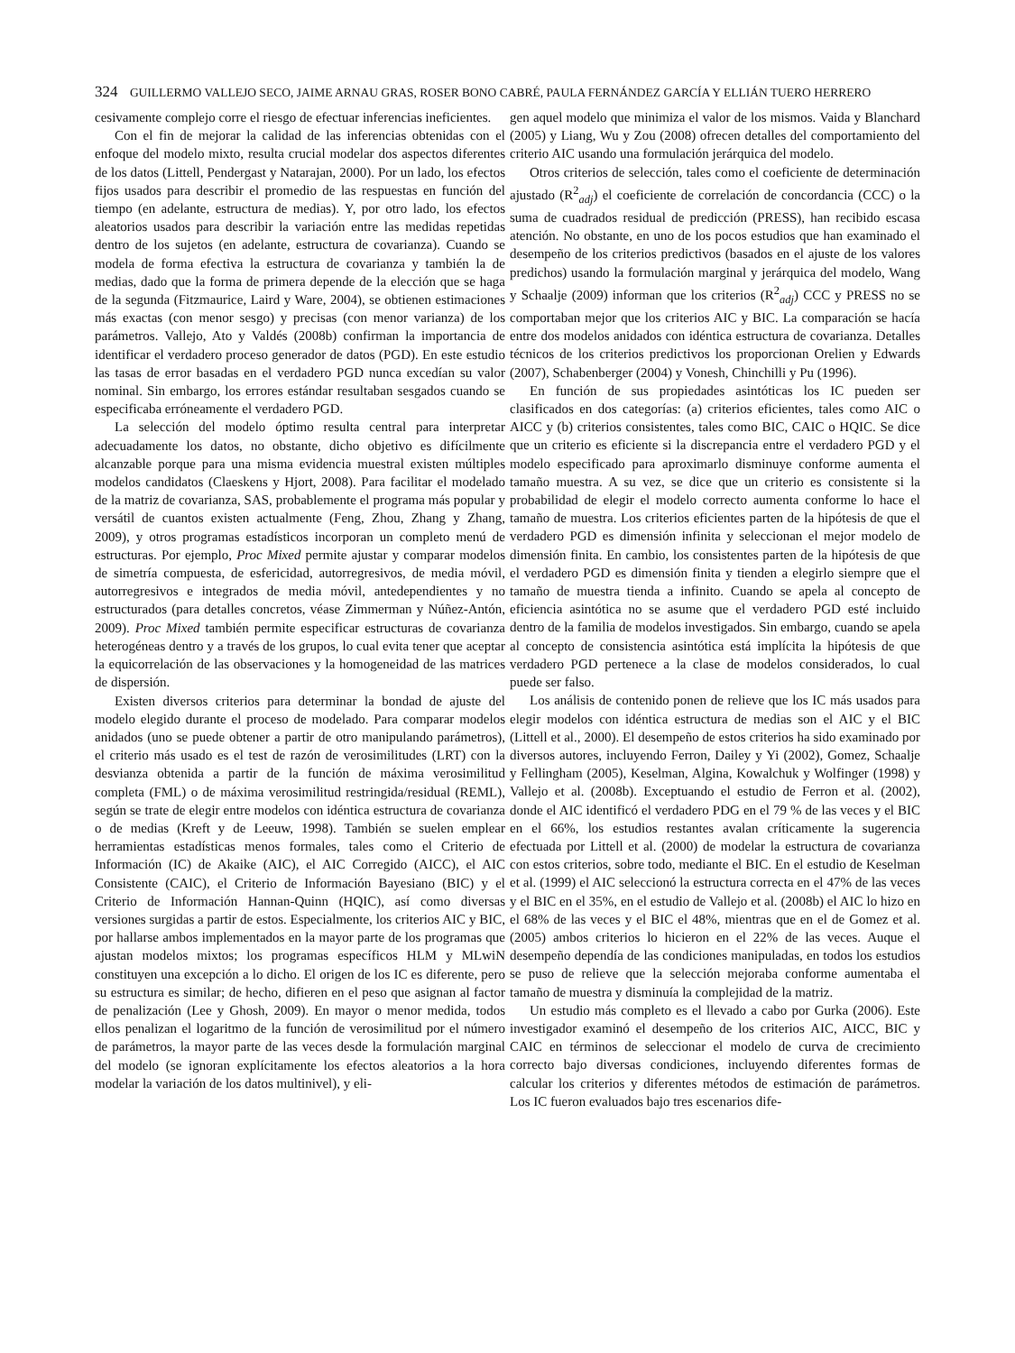324 GUILLERMO VALLEJO SECO, JAIME ARNAU GRAS, ROSER BONO CABRÉ, PAULA FERNÁNDEZ GARCÍA Y ELLIÁN TUERO HERRERO
cesivamente complejo corre el riesgo de efectuar inferencias ineficientes.
Con el fin de mejorar la calidad de las inferencias obtenidas con el enfoque del modelo mixto, resulta crucial modelar dos aspectos diferentes de los datos (Littell, Pendergast y Natarajan, 2000). Por un lado, los efectos fijos usados para describir el promedio de las respuestas en función del tiempo (en adelante, estructura de medias). Y, por otro lado, los efectos aleatorios usados para describir la variación entre las medidas repetidas dentro de los sujetos (en adelante, estructura de covarianza). Cuando se modela de forma efectiva la estructura de covarianza y también la de medias, dado que la forma de primera depende de la elección que se haga de la segunda (Fitzmaurice, Laird y Ware, 2004), se obtienen estimaciones más exactas (con menor sesgo) y precisas (con menor varianza) de los parámetros. Vallejo, Ato y Valdés (2008b) confirman la importancia de identificar el verdadero proceso generador de datos (PGD). En este estudio las tasas de error basadas en el verdadero PGD nunca excedían su valor nominal. Sin embargo, los errores estándar resultaban sesgados cuando se especificaba erróneamente el verdadero PGD.
La selección del modelo óptimo resulta central para interpretar adecuadamente los datos, no obstante, dicho objetivo es difícilmente alcanzable porque para una misma evidencia muestral existen múltiples modelos candidatos (Claeskens y Hjort, 2008). Para facilitar el modelado de la matriz de covarianza, SAS, probablemente el programa más popular y versátil de cuantos existen actualmente (Feng, Zhou, Zhang y Zhang, 2009), y otros programas estadísticos incorporan un completo menú de estructuras. Por ejemplo, Proc Mixed permite ajustar y comparar modelos de simetría compuesta, de esfericidad, autorregresivos, de media móvil, autorregresivos e integrados de media móvil, antedependientes y no estructurados (para detalles concretos, véase Zimmerman y Núñez-Antón, 2009). Proc Mixed también permite especificar estructuras de covarianza heterogéneas dentro y a través de los grupos, lo cual evita tener que aceptar la equicorrelación de las observaciones y la homogeneidad de las matrices de dispersión.
Existen diversos criterios para determinar la bondad de ajuste del modelo elegido durante el proceso de modelado. Para comparar modelos anidados (uno se puede obtener a partir de otro manipulando parámetros), el criterio más usado es el test de razón de verosimilitudes (LRT) con la desvianza obtenida a partir de la función de máxima verosimilitud completa (FML) o de máxima verosimilitud restringida/residual (REML), según se trate de elegir entre modelos con idéntica estructura de covarianza o de medias (Kreft y de Leeuw, 1998). También se suelen emplear herramientas estadísticas menos formales, tales como el Criterio de Información (IC) de Akaike (AIC), el AIC Corregido (AICC), el AIC Consistente (CAIC), el Criterio de Información Bayesiano (BIC) y el Criterio de Información Hannan-Quinn (HQIC), así como diversas versiones surgidas a partir de estos. Especialmente, los criterios AIC y BIC, por hallarse ambos implementados en la mayor parte de los programas que ajustan modelos mixtos; los programas específicos HLM y MLwiN constituyen una excepción a lo dicho. El origen de los IC es diferente, pero su estructura es similar; de hecho, difieren en el peso que asignan al factor de penalización (Lee y Ghosh, 2009). En mayor o menor medida, todos ellos penalizan el logaritmo de la función de verosimilitud por el número de parámetros, la mayor parte de las veces desde la formulación marginal del modelo (se ignoran explícitamente los efectos aleatorios a la hora modelar la variación de los datos multinivel), y eli-
gen aquel modelo que minimiza el valor de los mismos. Vaida y Blanchard (2005) y Liang, Wu y Zou (2008) ofrecen detalles del comportamiento del criterio AIC usando una formulación jerárquica del modelo.
Otros criterios de selección, tales como el coeficiente de determinación ajustado (R<sup>2</sup><sub>adj</sub>) el coeficiente de correlación de concordancia (CCC) o la suma de cuadrados residual de predicción (PRESS), han recibido escasa atención. No obstante, en uno de los pocos estudios que han examinado el desempeño de los criterios predictivos (basados en el ajuste de los valores predichos) usando la formulación marginal y jerárquica del modelo, Wang y Schaalje (2009) informan que los criterios (R<sup>2</sup><sub>adj</sub>) CCC y PRESS no se comportaban mejor que los criterios AIC y BIC. La comparación se hacía entre dos modelos anidados con idéntica estructura de covarianza. Detalles técnicos de los criterios predictivos los proporcionan Orelien y Edwards (2007), Schabenberger (2004) y Vonesh, Chinchilli y Pu (1996).
En función de sus propiedades asintóticas los IC pueden ser clasificados en dos categorías: (a) criterios eficientes, tales como AIC o AICC y (b) criterios consistentes, tales como BIC, CAIC o HQIC. Se dice que un criterio es eficiente si la discrepancia entre el verdadero PGD y el modelo especificado para aproximarlo disminuye conforme aumenta el tamaño muestra. A su vez, se dice que un criterio es consistente si la probabilidad de elegir el modelo correcto aumenta conforme lo hace el tamaño de muestra. Los criterios eficientes parten de la hipótesis de que el verdadero PGD es dimensión infinita y seleccionan el mejor modelo de dimensión finita. En cambio, los consistentes parten de la hipótesis de que el verdadero PGD es dimensión finita y tienden a elegirlo siempre que el tamaño de muestra tienda a infinito. Cuando se apela al concepto de eficiencia asintótica no se asume que el verdadero PGD esté incluido dentro de la familia de modelos investigados. Sin embargo, cuando se apela al concepto de consistencia asintótica está implícita la hipótesis de que verdadero PGD pertenece a la clase de modelos considerados, lo cual puede ser falso.
Los análisis de contenido ponen de relieve que los IC más usados para elegir modelos con idéntica estructura de medias son el AIC y el BIC (Littell et al., 2000). El desempeño de estos criterios ha sido examinado por diversos autores, incluyendo Ferron, Dailey y Yi (2002), Gomez, Schaalje y Fellingham (2005), Keselman, Algina, Kowalchuk y Wolfinger (1998) y Vallejo et al. (2008b). Exceptuando el estudio de Ferron et al. (2002), donde el AIC identificó el verdadero PDG en el 79 % de las veces y el BIC en el 66%, los estudios restantes avalan críticamente la sugerencia efectuada por Littell et al. (2000) de modelar la estructura de covarianza con estos criterios, sobre todo, mediante el BIC. En el estudio de Keselman et al. (1999) el AIC seleccionó la estructura correcta en el 47% de las veces y el BIC en el 35%, en el estudio de Vallejo et al. (2008b) el AIC lo hizo en el 68% de las veces y el BIC el 48%, mientras que en el de Gomez et al. (2005) ambos criterios lo hicieron en el 22% de las veces. Auque el desempeño dependía de las condiciones manipuladas, en todos los estudios se puso de relieve que la selección mejoraba conforme aumentaba el tamaño de muestra y disminuía la complejidad de la matriz.
Un estudio más completo es el llevado a cabo por Gurka (2006). Este investigador examinó el desempeño de los criterios AIC, AICC, BIC y CAIC en términos de seleccionar el modelo de curva de crecimiento correcto bajo diversas condiciones, incluyendo diferentes formas de calcular los criterios y diferentes métodos de estimación de parámetros. Los IC fueron evaluados bajo tres escenarios dife-